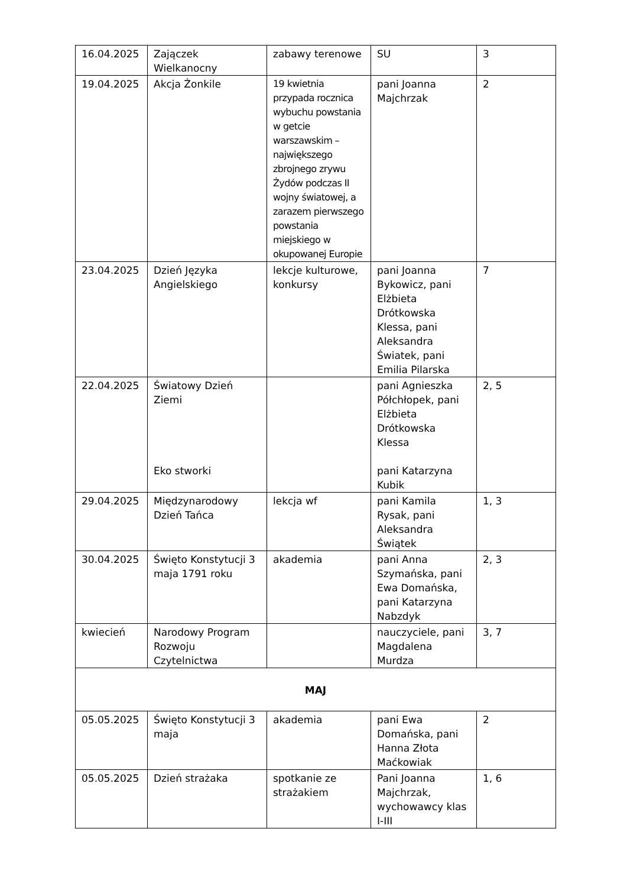| 16.04.2025 | Zajączek Wielkanocny | zabawy terenowe | SU | 3 |
| 19.04.2025 | Akcja Żonkile | 19 kwietnia przypada rocznica wybuchu powstania w getcie warszawskim – największego zbrojnego zrywu Żydów podczas II wojny światowej, a zarazem pierwszego powstania miejskiego w okupowanej Europie | pani Joanna Majchrzak | 2 |
| 23.04.2025 | Dzień Języka Angielskiego | lekcje kulturowe, konkursy | pani Joanna Bykowicz, pani Elżbieta Drótkowska Klessa, pani Aleksandra Światek, pani Emilia Pilarska | 7 |
| 22.04.2025 | Światowy Dzień Ziemi Eko stworki | | pani Agnieszka Półchłopek, pani Elżbieta Drótkowska Klessa pani Katarzyna Kubik | 2, 5 |
| 29.04.2025 | Międzynarodowy Dzień Tańca | lekcja wf | pani Kamila Rysak, pani Aleksandra Świątek | 1, 3 |
| 30.04.2025 | Święto Konstytucji 3 maja 1791 roku | akademia | pani Anna Szymańska, pani Ewa Domańska, pani Katarzyna Nabzdyk | 2, 3 |
| kwiecień | Narodowy Program Rozwoju Czytelnictwa | | nauczyciele, pani Magdalena Murdza | 3, 7 |
| MAJ | | | | |
| 05.05.2025 | Święto Konstytucji 3 maja | akademia | pani Ewa Domańska, pani Hanna Złota Maćkowiak | 2 |
| 05.05.2025 | Dzień strażaka | spotkanie ze strażakiem | Pani Joanna Majchrzak, wychowawcy klas I-III | 1, 6 |